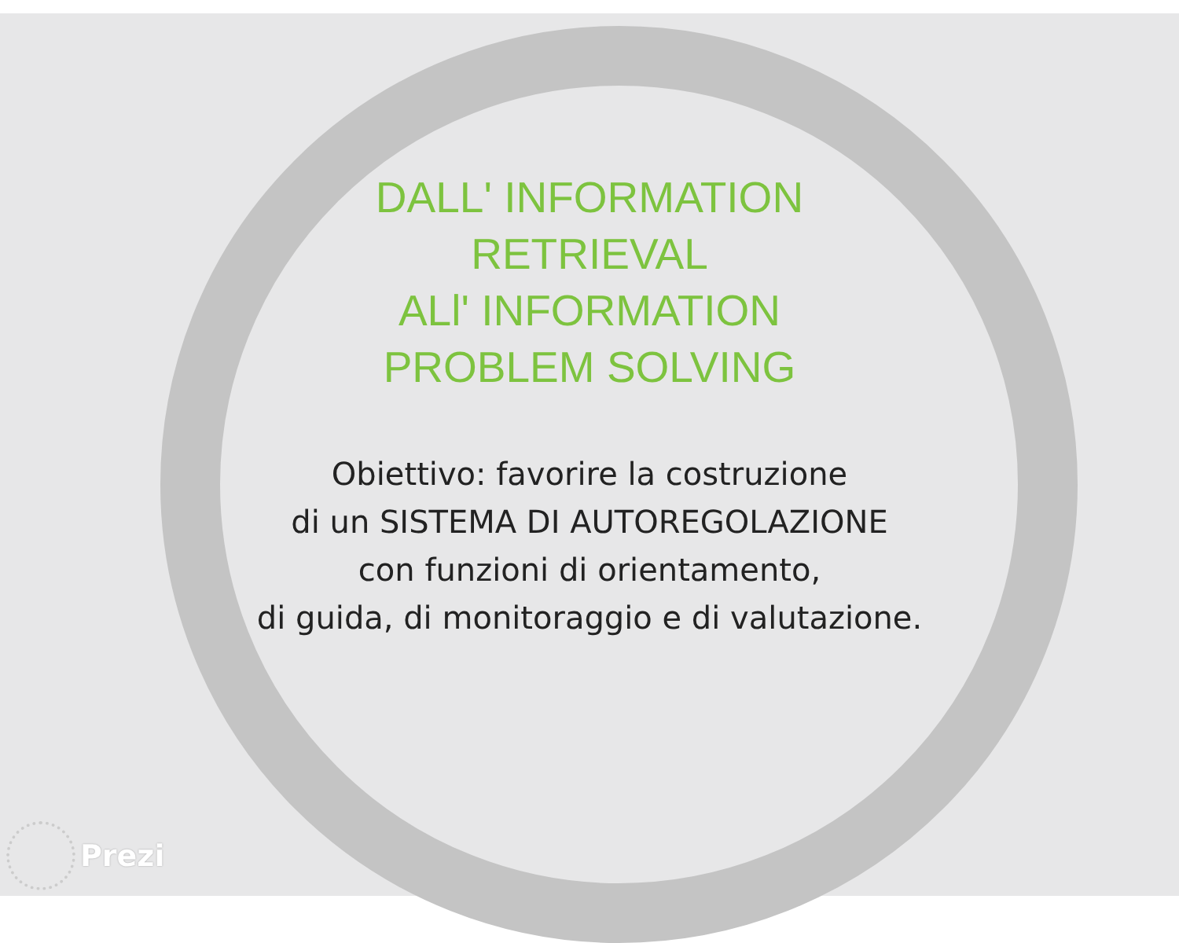DALL' INFORMATION
RETRIEVAL
ALl' INFORMATION
PROBLEM SOLVING
Obiettivo: favorire la costruzione
di un SISTEMA DI AUTOREGOLAZIONE
con funzioni di orientamento,
di guida, di monitoraggio e di valutazione.
Prezi